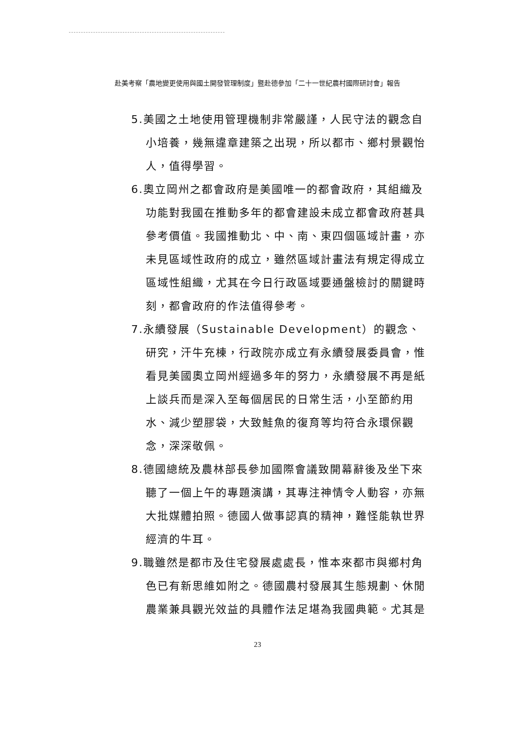赴美考察「農地變更使用與國土開發管理制度」暨赴德參加「二十一世紀農村國際研討會」報告
5.美國之土地使用管理機制非常嚴謹，人民守法的觀念自小培養，幾無違章建築之出現，所以都市、鄉村景觀怡人，值得學習。
6.奧立岡州之都會政府是美國唯一的都會政府，其組織及功能對我國在推動多年的都會建設未成立都會政府甚具參考價值。我國推動北、中、南、東四個區域計畫，亦未見區域性政府的成立，雖然區域計畫法有規定得成立區域性組織，尤其在今日行政區域要通盤檢討的關鍵時刻，都會政府的作法值得參考。
7.永續發展（Sustainable Development）的觀念、研究，汗牛充棟，行政院亦成立有永續發展委員會，惟看見美國奧立岡州經過多年的努力，永續發展不再是紙上談兵而是深入至每個居民的日常生活，小至節約用水、減少塑膠袋，大致鮭魚的復育等均符合永環保觀念，深深敬佩。
8.德國總統及農林部長參加國際會議致開幕辭後及坐下來聽了一個上午的專題演講，其專注神情令人動容，亦無大批媒體拍照。德國人做事認真的精神，難怪能執世界經濟的牛耳。
9.職雖然是都市及住宅發展處處長，惟本來都市與鄉村角色已有新思維如附之。德國農村發展其生態規劃、休閒農業兼具觀光效益的具體作法足堪為我國典範。尤其是
23